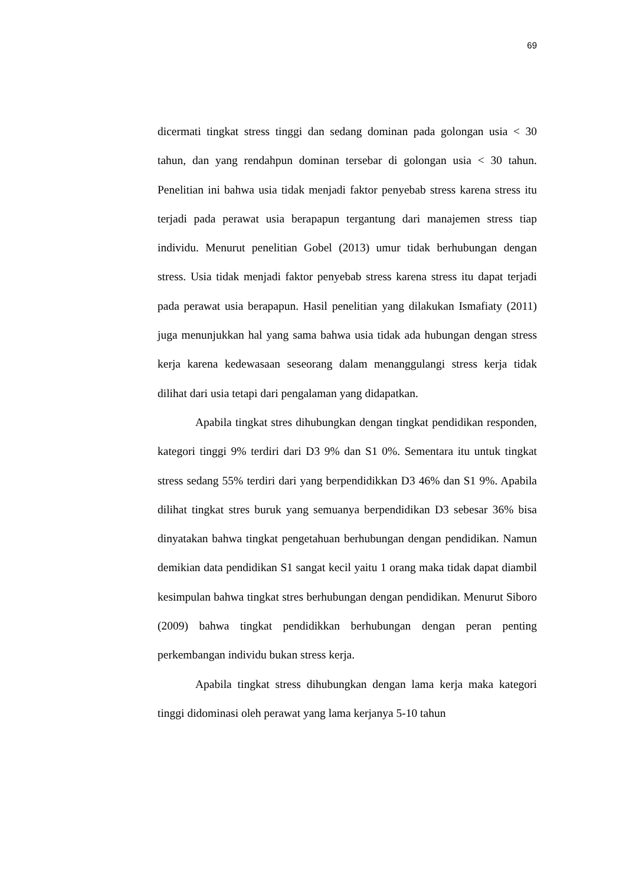69
dicermati tingkat stress tinggi dan sedang dominan pada golongan usia < 30 tahun, dan yang rendahpun dominan tersebar di golongan usia < 30 tahun. Penelitian ini bahwa usia tidak menjadi faktor penyebab stress karena stress itu terjadi pada perawat usia berapapun tergantung dari manajemen stress tiap individu. Menurut penelitian Gobel (2013) umur tidak berhubungan dengan stress. Usia tidak menjadi faktor penyebab stress karena stress itu dapat terjadi pada perawat usia berapapun. Hasil penelitian yang dilakukan Ismafiaty (2011) juga menunjukkan hal yang sama bahwa usia tidak ada hubungan dengan stress kerja karena kedewasaan seseorang dalam menanggulangi stress kerja tidak dilihat dari usia tetapi dari pengalaman yang didapatkan.
Apabila tingkat stres dihubungkan dengan tingkat pendidikan responden, kategori tinggi 9% terdiri dari D3 9% dan S1 0%. Sementara itu untuk tingkat stress sedang 55% terdiri dari yang berpendidikkan D3 46% dan S1 9%. Apabila dilihat tingkat stres buruk yang semuanya berpendidikan D3 sebesar 36% bisa dinyatakan bahwa tingkat pengetahuan berhubungan dengan pendidikan. Namun demikian data pendidikan S1 sangat kecil yaitu 1 orang maka tidak dapat diambil kesimpulan bahwa tingkat stres berhubungan dengan pendidikan. Menurut Siboro (2009) bahwa tingkat pendidikkan berhubungan dengan peran penting perkembangan individu bukan stress kerja.
Apabila tingkat stress dihubungkan dengan lama kerja maka kategori tinggi didominasi oleh perawat yang lama kerjanya 5-10 tahun